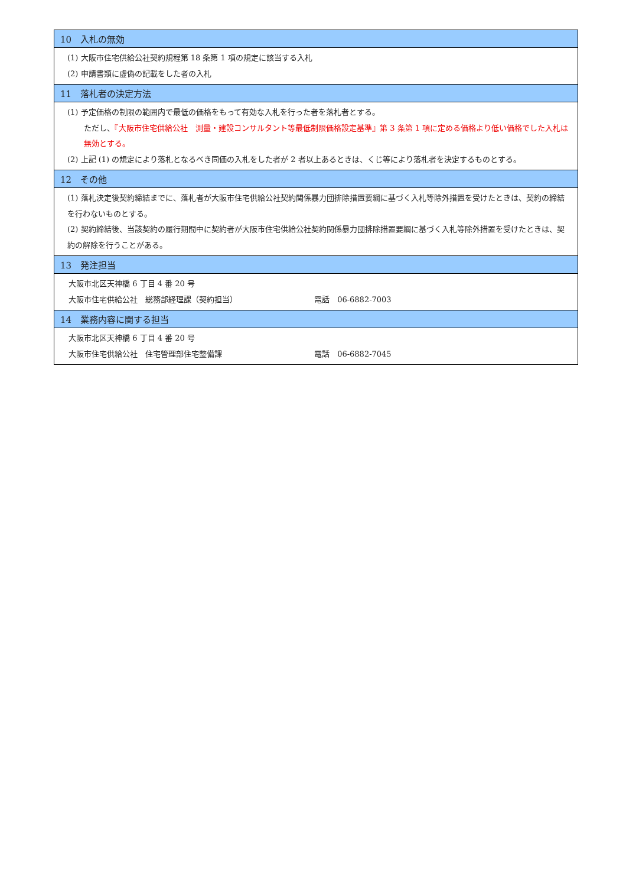| 10 入札の無効 |
| --- |
| (1) 大阪市住宅供給公社契約規程第 18 条第 1 項の規定に該当する入札 (2) 申請書類に虚偽の記載をした者の入札 |
| 11 落札者の決定方法 |
| (1) 予定価格の制限の範囲内で最低の価格をもって有効な入札を行った者を落札者とする。 ただし、 『大阪市住宅供給公社 測量・建設コンサルタント等最低制限価格設定基準』第 3 条第 1 項に定める価格より低い価格でした入札は無効とする。 (2) 上記 (1) の規定により落札となるべき同価の入札をした者が 2 者以上あるときは、くじ等により落札者を決定するものとする。 |
| 12 その他 |
| (1) 落札決定後契約締結までに、落札者が大阪市住宅供給公社契約関係暴力団排除措置要綱に基づく入札等除外措置を受けたときは、契約の締結を行わないものとする。 (2) 契約締結後、当該契約の履行期間中に契約者が大阪市住宅供給公社契約関係暴力団排除措置要綱に基づく入札等除外措置を受けたときは、契約の解除を行うことがある。 |
| 13 発注担当 |
| 大阪市北区天神橋 6 丁目 4 番 20 号 大阪市住宅供給公社 総務部経理課（契約担当） 電話 06-6882-7003 |
| 14 業務内容に関する担当 |
| 大阪市北区天神橋 6 丁目 4 番 20 号 大阪市住宅供給公社 住宅管理部住宅整備課 電話 06-6882-7045 |